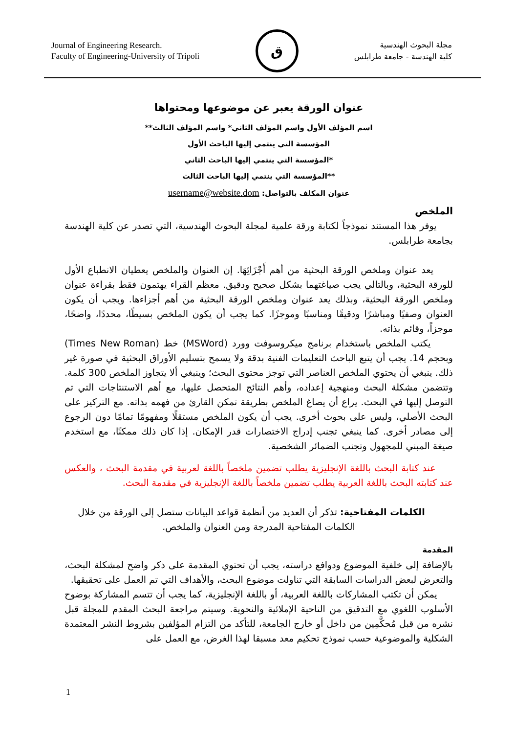Journal of Engineering Research.
Faculty of Engineering-University of Tripoli
ق
مجلة البحوث الهندسية
كلية الهندسة - جامعة طرابلس
عنوان الورقة يعبر عن موضوعها ومحتواها
اسم المؤلف الأول واسم المؤلف الثاني* واسم المؤلف الثالث**
المؤسسة التي ينتمي إليها الباحث الأول
*المؤسسة التي ينتمي إليها الباحث الثاني
**المؤسسة التي ينتمي إليها الباحث الثالث
عنوان المكلف بالتواصل: username@website.dom
الملخص
يوفر هذا المستند نموذجاً لكتابة ورقة علمية لمجلة البحوث الهندسية، التي تصدر عن كلية الهندسة بجامعة طرابلس.
يعد عنوان وملخص الورقة البحثية من أهم أَجْزَائِهَا. إن العنوان والملخص يعطيان الانطباع الأول للورقة البحثية، وبالتالي يجب صياغتهما بشكل صحيح ودقيق. معظم القراء يهتمون فقط بقراءة عنوان وملخص الورقة البحثية، وبذلك يعد عنوان وملخص الورقة البحثية من أهم أجزاءها. ويجب أن يكون العنوان وصفيًا ومباشرًا ودقيقًا ومناسبًا وموجزًا. كما يجب أن يكون الملخص بسيطًا، محددًا، واضحًا، موجزاً، وقائم بذاته.
يكتب الملخص باستخدام برنامج ميكروسوفت وورد (MSWord) خط (Times New Roman) وبحجم 14. يجب أن يتبع الباحث التعليمات الفنية بدقة ولا يسمح بتسليم الأوراق البحثية في صورة غير ذلك. ينبغي أن يحتوي الملخص العناصر التي توجز محتوى البحث؛ وينبغي ألا يتجاوز الملخص 300 كلمة. وتتضمن مشكلة البحث ومنهجية إعداده، وأهم النتائج المتحصل عليها، مع أهم الاستنتاجات التي تم التوصل إليها في البحث. يراع أن يصاغ الملخص بطريقة تمكن القارئ من فهمه بذاته. مع التركيز على البحث الأصلي، وليس على بحوث أخرى. يجب أن يكون الملخص مستقلًا ومفهومًا تمامًا دون الرجوع إلى مصادر أخرى. كما ينبغي تجنب إدراج الاختصارات قدر الإمكان. إذا كان ذلك ممكنًا، مع استخدم صيغة المبني للمجهول وتجنب الضمائر الشخصية.
عند كتابة البحث باللغة الإنجليزية يطلب تضمين ملخصاً باللغة لعربية في مقدمة البحث ، والعكس عند كتابته البحث باللغة العربية يطلب تضمين ملخصاً باللغة الإنجليزية في مقدمة البحث.
الكلمات المفتاحية: تذكر أن العديد من أنظمة قواعد البيانات ستصل إلى الورقة من خلال الكلمات المفتاحية المدرجة ومن العنوان والملخص.
المقدمة
بالإضافة إلى خلفية الموضوع ودوافع دراسته، يجب أن تحتوي المقدمة على ذكر واضح لمشكلة البحث، والتعرض لبعض الدراسات السابقة التي تناولت موضوع البحث، والأهداف التي تم العمل على تحقيقها.
يمكن أن تكتب المشاركات باللغة العربية، أو باللغة الإنجليزية، كما يجب أن تتسم المشاركة بوضوح الأسلوب اللغوي مع التدقيق من الناحية الإملائية والنحوية. وسيتم مراجعة البحث المقدم للمجلة قبل نشره من قبل مُحكَّمِين من داخل أو خارج الجامعة، للتأكد من التزام المؤلفين بشروط النشر المعتمدة الشكلية والموضوعية حسب نموذج تحكيم معد مسبقا لهذا الغرض، مع العمل على
1